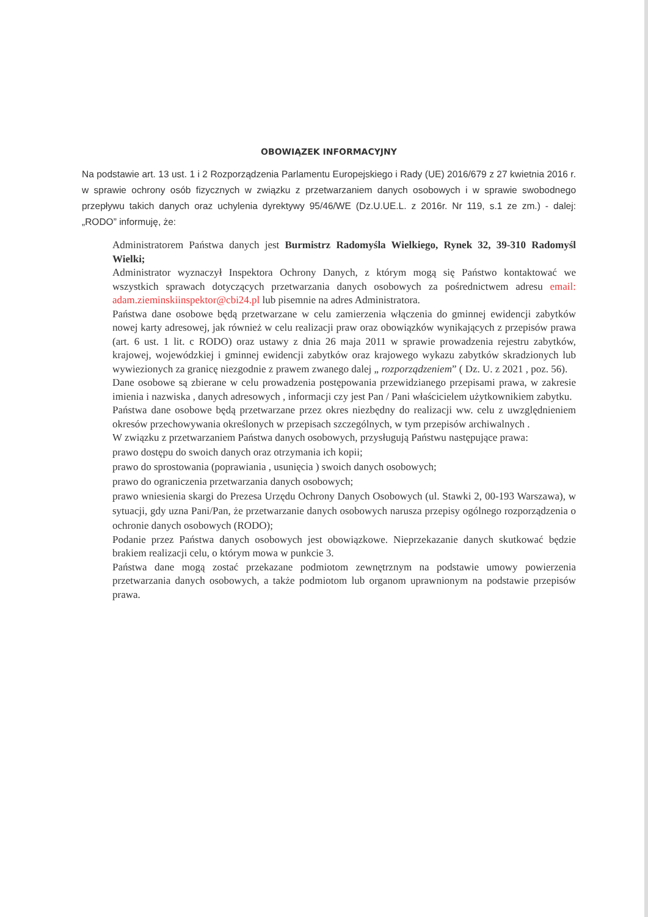OBOWIĄZEK INFORMACYJNY
Na podstawie art. 13 ust. 1 i 2 Rozporządzenia Parlamentu Europejskiego i Rady (UE) 2016/679 z 27 kwietnia 2016 r. w sprawie ochrony osób fizycznych w związku z przetwarzaniem danych osobowych i w sprawie swobodnego przepływu takich danych oraz uchylenia dyrektywy 95/46/WE (Dz.U.UE.L. z 2016r. Nr 119, s.1 ze zm.) - dalej: „RODO” informuję, że:
Administratorem Państwa danych jest Burmistrz Radomyśla Wielkiego, Rynek 32, 39-310 Radomyśl Wielki;
Administrator wyznaczył Inspektora Ochrony Danych, z którym mogą się Państwo kontaktować we wszystkich sprawach dotyczących przetwarzania danych osobowych za pośrednictwem adresu email: adam.zieminskiinspektor@cbi24.pl lub pisemnie na adres Administratora.
Państwa dane osobowe będą przetwarzane w celu zamierzenia włączenia do gminnej ewidencji zabytków nowej karty adresowej, jak również w celu realizacji praw oraz obowiązków wynikających z przepisów prawa (art. 6 ust. 1 lit. c RODO) oraz ustawy z dnia 26 maja 2011 w sprawie prowadzenia rejestru zabytków, krajowej, wojewódzkiej i gminnej ewidencji zabytków oraz krajowego wykazu zabytków skradzionych lub wywiezionych za granicę niezgodnie z prawem zwanego dalej „ rozporządzeniem” ( Dz. U. z 2021 , poz. 56).
Dane osobowe są zbierane w celu prowadzenia postępowania przewidzianego przepisami prawa, w zakresie imienia i nazwiska , danych adresowych , informacji czy jest Pan / Pani właścicielem użytkownikiem zabytku.
Państwa dane osobowe będą przetwarzane przez okres niezbędny do realizacji ww. celu z uwzględnieniem okresów przechowywania określonych w przepisach szczególnych, w tym przepisów archiwalnych .
W związku z przetwarzaniem Państwa danych osobowych, przysługują Państwu następujące prawa:
prawo dostępu do swoich danych oraz otrzymania ich kopii;
prawo do sprostowania (poprawiania , usunięcia ) swoich danych osobowych;
prawo do ograniczenia przetwarzania danych osobowych;
prawo wniesienia skargi do Prezesa Urzędu Ochrony Danych Osobowych (ul. Stawki 2, 00-193 Warszawa), w sytuacji, gdy uzna Pani/Pan, że przetwarzanie danych osobowych narusza przepisy ogólnego rozporządzenia o ochronie danych osobowych (RODO);
Podanie przez Państwa danych osobowych jest obowiązkowe. Nieprzekazanie danych skutkować będzie brakiem realizacji celu, o którym mowa w punkcie 3.
Państwa dane mogą zostać przekazane podmiotom zewnętrznym na podstawie umowy powierzenia przetwarzania danych osobowych, a także podmiotom lub organom uprawnionym na podstawie przepisów prawa.